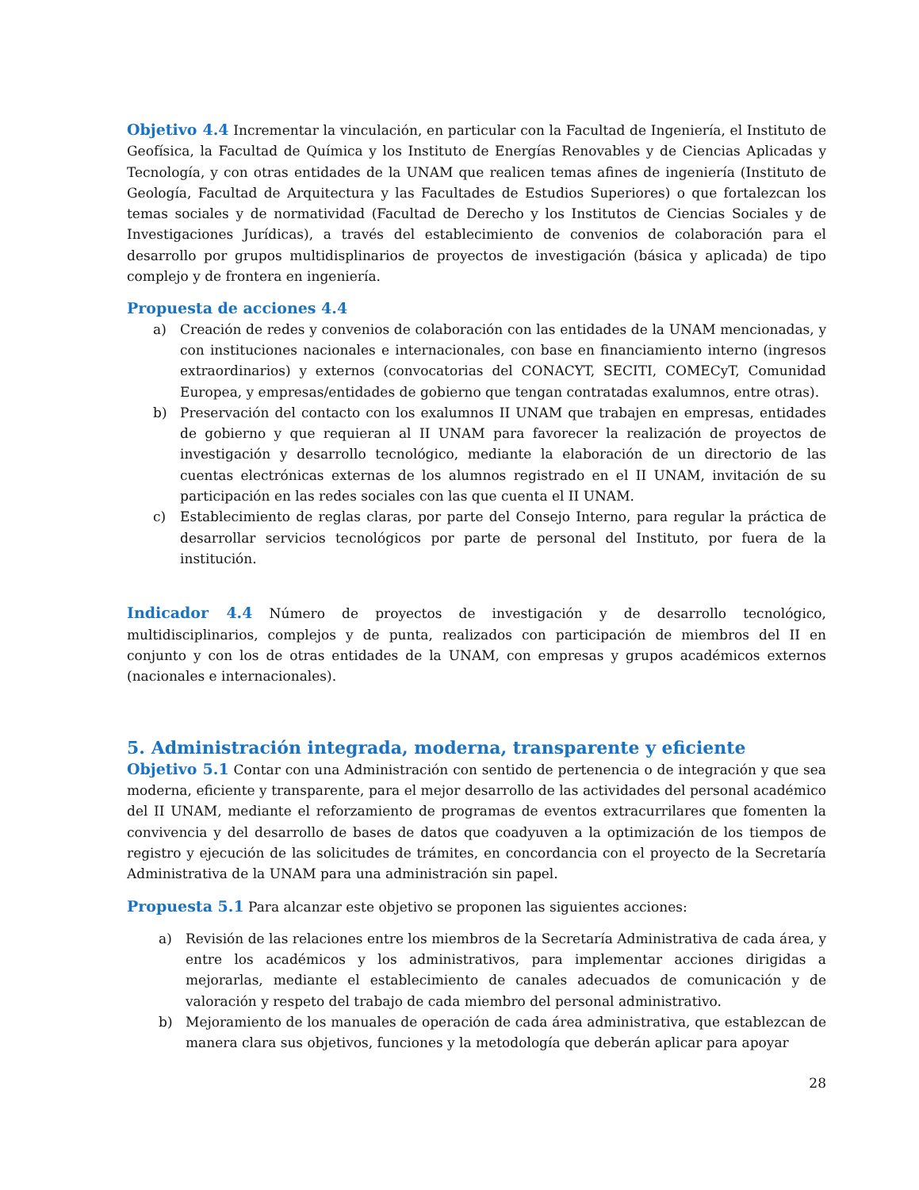Objetivo 4.4 Incrementar la vinculación, en particular con la Facultad de Ingeniería, el Instituto de Geofísica, la Facultad de Química y los Instituto de Energías Renovables y de Ciencias Aplicadas y Tecnología, y con otras entidades de la UNAM que realicen temas afines de ingeniería (Instituto de Geología, Facultad de Arquitectura y las Facultades de Estudios Superiores) o que fortalezcan los temas sociales y de normatividad (Facultad de Derecho y los Institutos de Ciencias Sociales y de Investigaciones Jurídicas), a través del establecimiento de convenios de colaboración para el desarrollo por grupos multidisplinarios de proyectos de investigación (básica y aplicada) de tipo complejo y de frontera en ingeniería.
Propuesta de acciones 4.4
a) Creación de redes y convenios de colaboración con las entidades de la UNAM mencionadas, y con instituciones nacionales e internacionales, con base en financiamiento interno (ingresos extraordinarios) y externos (convocatorias del CONACYT, SECITI, COMECyT, Comunidad Europea, y empresas/entidades de gobierno que tengan contratadas exalumnos, entre otras).
b) Preservación del contacto con los exalumnos II UNAM que trabajen en empresas, entidades de gobierno y que requieran al II UNAM para favorecer la realización de proyectos de investigación y desarrollo tecnológico, mediante la elaboración de un directorio de las cuentas electrónicas externas de los alumnos registrado en el II UNAM, invitación de su participación en las redes sociales con las que cuenta el II UNAM.
c) Establecimiento de reglas claras, por parte del Consejo Interno, para regular la práctica de desarrollar servicios tecnológicos por parte de personal del Instituto, por fuera de la institución.
Indicador 4.4 Número de proyectos de investigación y de desarrollo tecnológico, multidisciplinarios, complejos y de punta, realizados con participación de miembros del II en conjunto y con los de otras entidades de la UNAM, con empresas y grupos académicos externos (nacionales e internacionales).
5. Administración integrada, moderna, transparente y eficiente
Objetivo 5.1 Contar con una Administración con sentido de pertenencia o de integración y que sea moderna, eficiente y transparente, para el mejor desarrollo de las actividades del personal académico del II UNAM, mediante el reforzamiento de programas de eventos extracurrilares que fomenten la convivencia y del desarrollo de bases de datos que coadyuven a la optimización de los tiempos de registro y ejecución de las solicitudes de trámites, en concordancia con el proyecto de la Secretaría Administrativa de la UNAM para una administración sin papel.
Propuesta 5.1 Para alcanzar este objetivo se proponen las siguientes acciones:
a) Revisión de las relaciones entre los miembros de la Secretaría Administrativa de cada área, y entre los académicos y los administrativos, para implementar acciones dirigidas a mejorarlas, mediante el establecimiento de canales adecuados de comunicación y de valoración y respeto del trabajo de cada miembro del personal administrativo.
b) Mejoramiento de los manuales de operación de cada área administrativa, que establezcan de manera clara sus objetivos, funciones y la metodología que deberán aplicar para apoyar
28